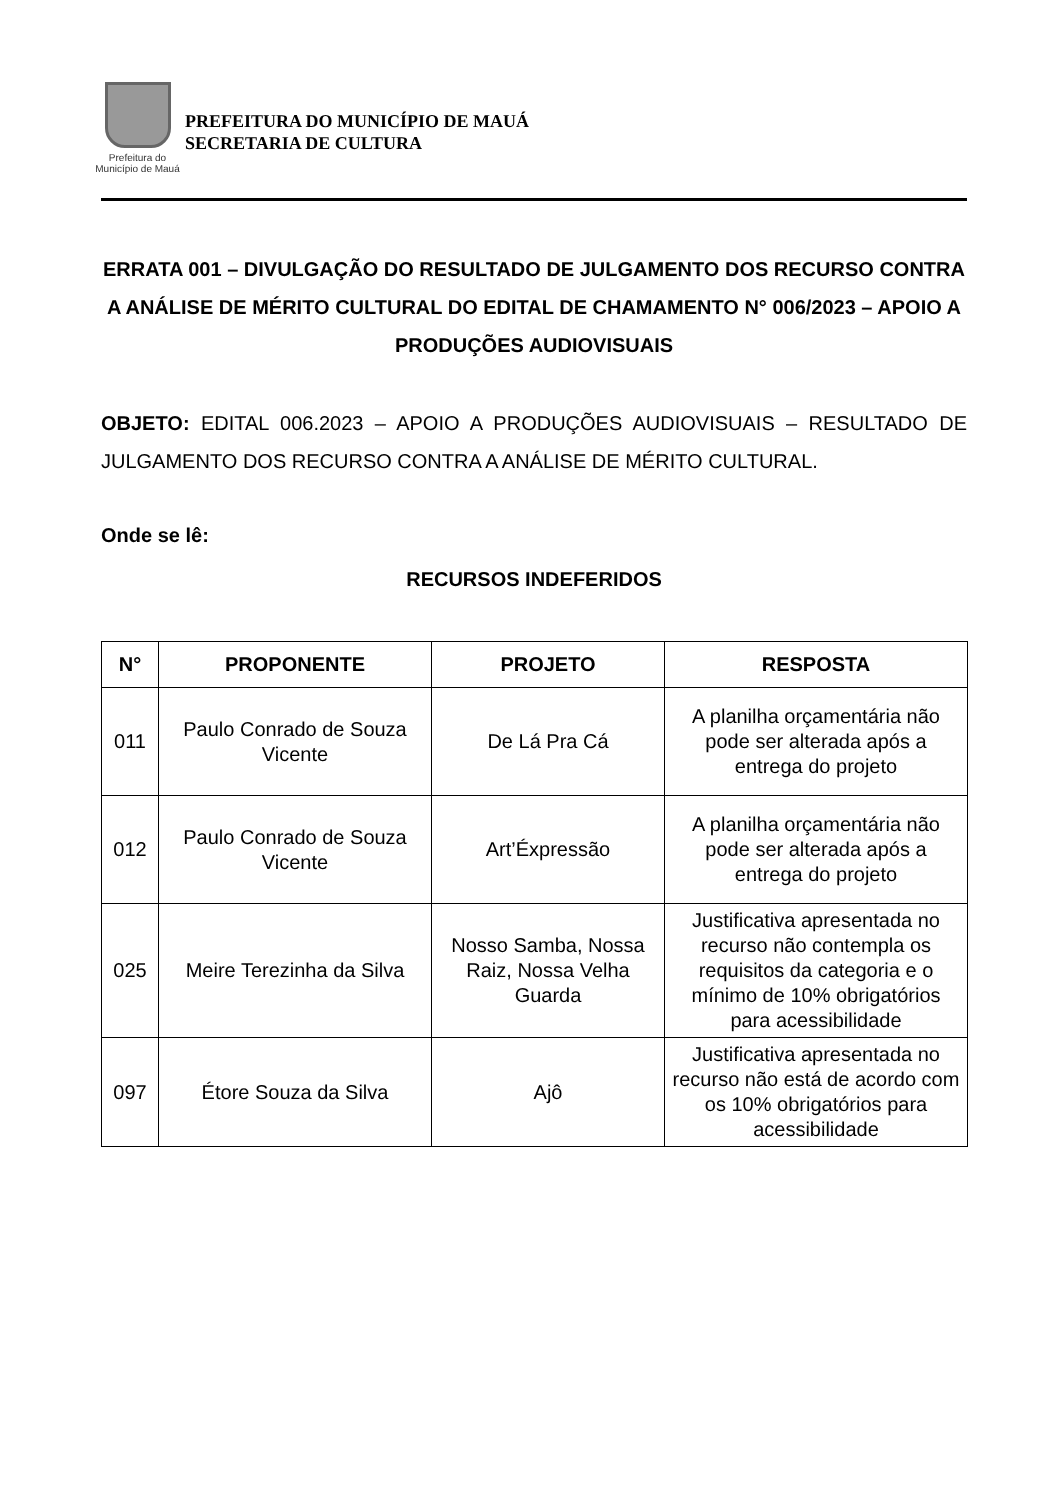Prefeitura do
Município de Mauá
PREFEITURA DO MUNICÍPIO DE MAUÁ
SECRETARIA DE CULTURA
ERRATA 001 – DIVULGAÇÃO DO RESULTADO DE JULGAMENTO DOS RECURSO CONTRA A ANÁLISE DE MÉRITO CULTURAL DO EDITAL DE CHAMAMENTO N° 006/2023 – APOIO A PRODUÇÕES AUDIOVISUAIS
OBJETO: EDITAL 006.2023 – APOIO A PRODUÇÕES AUDIOVISUAIS – RESULTADO DE JULGAMENTO DOS RECURSO CONTRA A ANÁLISE DE MÉRITO CULTURAL.
Onde se lê:
RECURSOS INDEFERIDOS
| N° | PROPONENTE | PROJETO | RESPOSTA |
| --- | --- | --- | --- |
| 011 | Paulo Conrado de Souza Vicente | De Lá Pra Cá | A planilha orçamentária não pode ser alterada após a entrega do projeto |
| 012 | Paulo Conrado de Souza Vicente | Art’Éxpressão | A planilha orçamentária não pode ser alterada após a entrega do projeto |
| 025 | Meire Terezinha da Silva | Nosso Samba, Nossa Raiz, Nossa Velha Guarda | Justificativa apresentada no recurso não contempla os requisitos da categoria e o mínimo de 10% obrigatórios para acessibilidade |
| 097 | Étore Souza da Silva | Ajô | Justificativa apresentada no recurso não está de acordo com os 10% obrigatórios para acessibilidade |